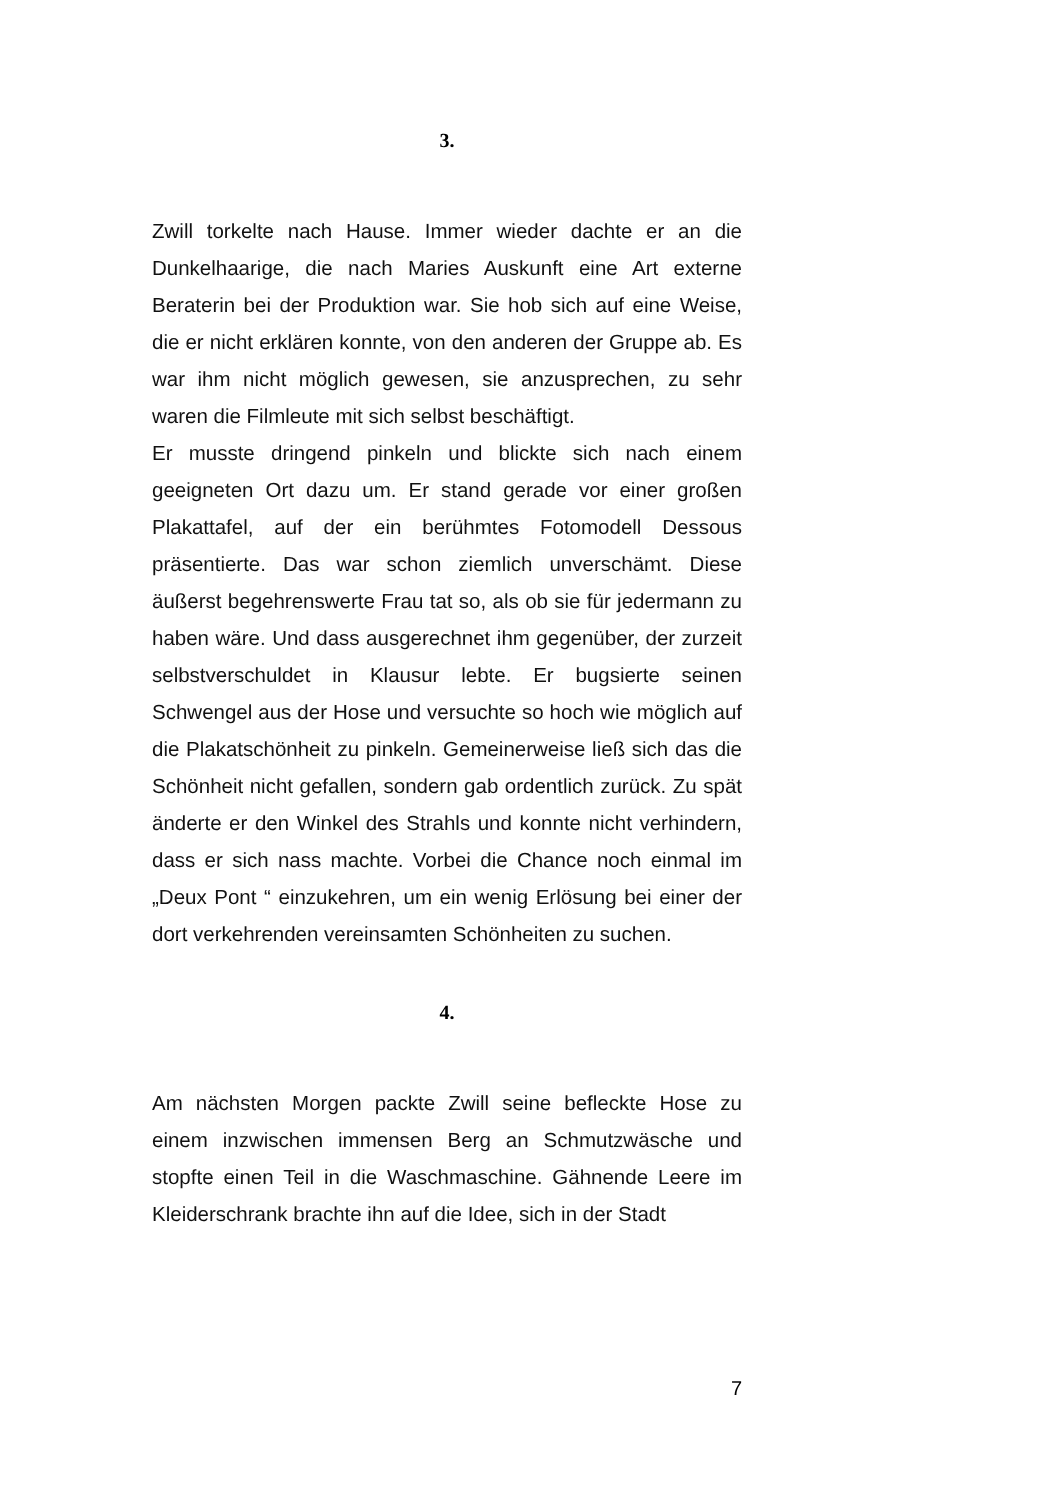3.
Zwill torkelte nach Hause. Immer wieder dachte er an die Dunkelhaarige, die nach Maries Auskunft eine Art externe Beraterin bei der Produktion war. Sie hob sich auf eine Weise, die er nicht erklären konnte, von den anderen der Gruppe ab. Es war ihm nicht möglich gewesen, sie anzusprechen, zu sehr waren die Filmleute mit sich selbst beschäftigt.
Er musste dringend pinkeln und blickte sich nach einem geeigneten Ort dazu um. Er stand gerade vor einer großen Plakattafel, auf der ein berühmtes Fotomodell Dessous präsentierte. Das war schon ziemlich unverschämt. Diese äußerst begehrenswerte Frau tat so, als ob sie für jedermann zu haben wäre. Und dass ausgerechnet ihm gegenüber, der zurzeit selbstverschuldet in Klausur lebte. Er bugsierte seinen Schwengel aus der Hose und versuchte so hoch wie möglich auf die Plakatschönheit zu pinkeln. Gemeinerweise ließ sich das die Schönheit nicht gefallen, sondern gab ordentlich zurück. Zu spät änderte er den Winkel des Strahls und konnte nicht verhindern, dass er sich nass machte. Vorbei die Chance noch einmal im „Deux Pont “ einzukehren, um ein wenig Erlösung bei einer der dort verkehrenden vereinsamten Schönheiten zu suchen.
4.
Am nächsten Morgen packte Zwill seine befleckte Hose zu einem inzwischen immensen Berg an Schmutzwäsche und stopfte einen Teil in die Waschmaschine. Gähnende Leere im Kleiderschrank brachte ihn auf die Idee, sich in der Stadt
7